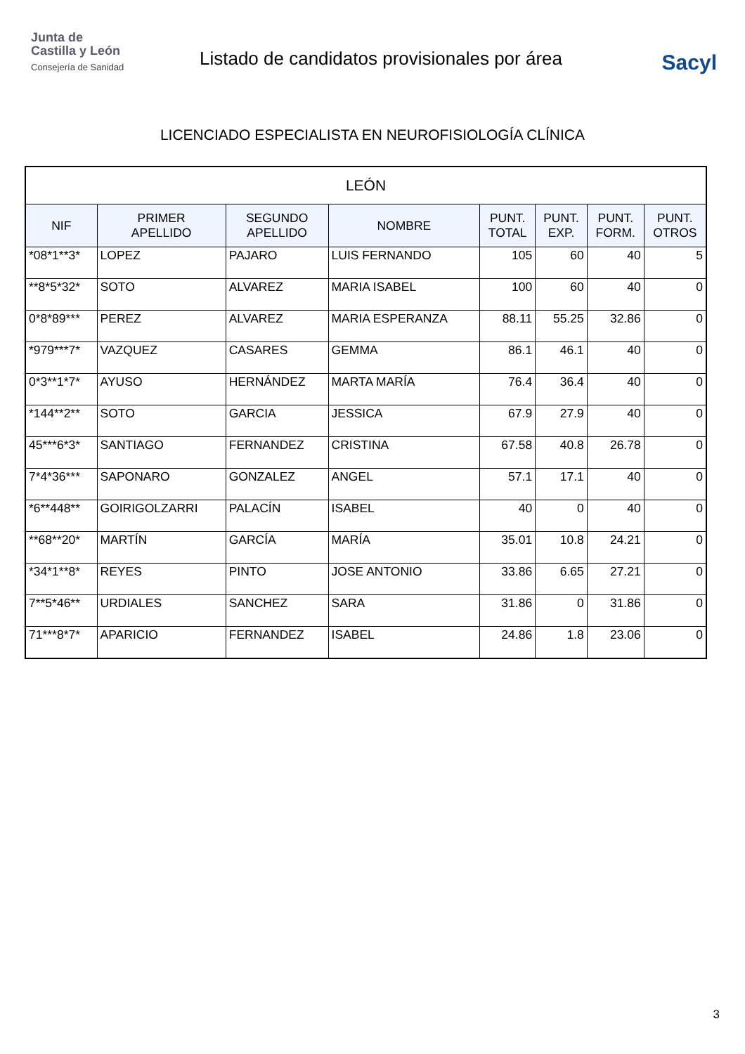Junta de
Castilla y León
Consejería de Sanidad
Listado de candidatos provisionales por área
Sacyl
LICENCIADO ESPECIALISTA EN NEUROFISIOLOGÍA CLÍNICA
| LEÓN | | | | | | | |
| --- | --- | --- | --- | --- | --- | --- | --- |
| NIF | PRIMER APELLIDO | SEGUNDO APELLIDO | NOMBRE | PUNT. TOTAL | PUNT. EXP. | PUNT. FORM. | PUNT. OTROS |
| *08*1**3* | LOPEZ | PAJARO | LUIS FERNANDO | 105 | 60 | 40 | 5 |
| **8*5*32* | SOTO | ALVAREZ | MARIA ISABEL | 100 | 60 | 40 | 0 |
| 0*8*89*** | PEREZ | ALVAREZ | MARIA ESPERANZA | 88.11 | 55.25 | 32.86 | 0 |
| *979***7* | VAZQUEZ | CASARES | GEMMA | 86.1 | 46.1 | 40 | 0 |
| 0*3**1*7* | AYUSO | HERNÁNDEZ | MARTA MARÍA | 76.4 | 36.4 | 40 | 0 |
| *144**2** | SOTO | GARCIA | JESSICA | 67.9 | 27.9 | 40 | 0 |
| 45***6*3* | SANTIAGO | FERNANDEZ | CRISTINA | 67.58 | 40.8 | 26.78 | 0 |
| 7*4*36*** | SAPONARO | GONZALEZ | ANGEL | 57.1 | 17.1 | 40 | 0 |
| *6**448** | GOIRIGOLZARRI | PALACÍN | ISABEL | 40 | 0 | 40 | 0 |
| **68**20* | MARTÍN | GARCÍA | MARÍA | 35.01 | 10.8 | 24.21 | 0 |
| *34*1**8* | REYES | PINTO | JOSE ANTONIO | 33.86 | 6.65 | 27.21 | 0 |
| 7**5*46** | URDIALES | SANCHEZ | SARA | 31.86 | 0 | 31.86 | 0 |
| 71***8*7* | APARICIO | FERNANDEZ | ISABEL | 24.86 | 1.8 | 23.06 | 0 |
3